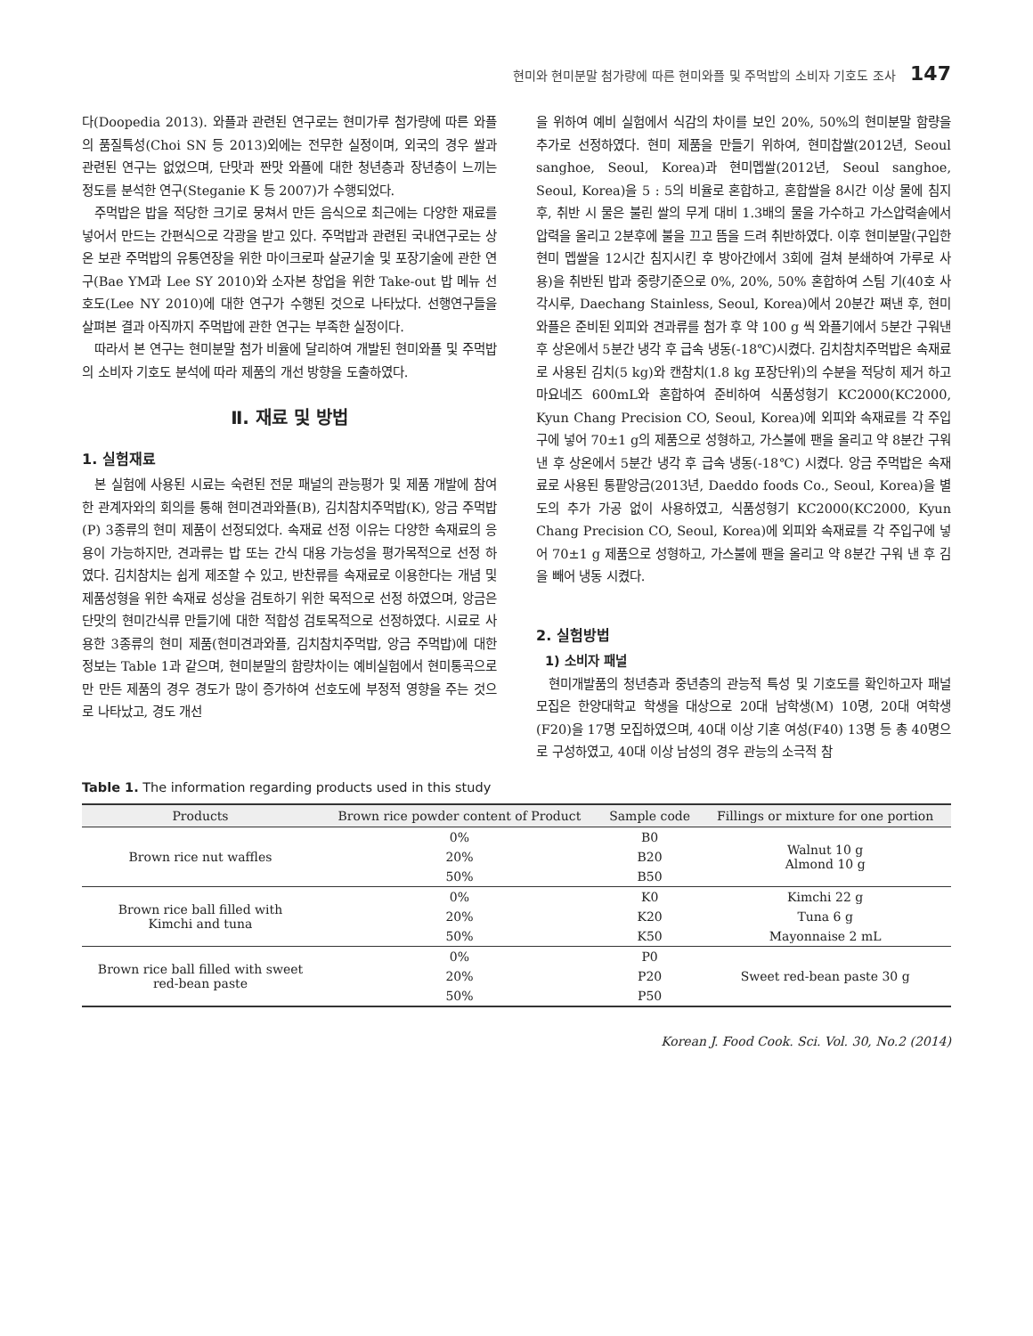현미와 현미분말 첨가량에 따른 현미와플 및 주먹밥의 소비자 기호도 조사 147
다(Doopedia 2013). 와플과 관련된 연구로는 현미가루 첨가량에 따른 와플의 품질특성(Choi SN 등 2013)외에는 전무한 실정이며, 외국의 경우 쌀과 관련된 연구는 없었으며, 단맛과 짠맛 와플에 대한 청년층과 장년층이 느끼는 정도를 분석한 연구(Steganie K 등 2007)가 수행되었다.
주먹밥은 밥을 적당한 크기로 뭉쳐서 만든 음식으로 최근에는 다양한 재료를 넣어서 만드는 간편식으로 각광을 받고 있다. 주먹밥과 관련된 국내연구로는 상온 보관 주먹밥의 유통연장을 위한 마이크로파 살균기술 및 포장기술에 관한 연구(Bae YM과 Lee SY 2010)와 소자본 창업을 위한 Take-out 밥 메뉴 선호도(Lee NY 2010)에 대한 연구가 수행된 것으로 나타났다. 선행연구들을 살펴본 결과 아직까지 주먹밥에 관한 연구는 부족한 실정이다.
따라서 본 연구는 현미분말 첨가 비율에 달리하여 개발된 현미와플 및 주먹밥의 소비자 기호도 분석에 따라 제품의 개선 방향을 도출하였다.
Ⅱ. 재료 및 방법
1. 실험재료
본 실험에 사용된 시료는 숙련된 전문 패널의 관능평가 및 제품 개발에 참여한 관계자와의 회의를 통해 현미견과와플(B), 김치참치주먹밥(K), 앙금 주먹밥(P) 3종류의 현미 제품이 선정되었다. 속재료 선정 이유는 다양한 속재료의 응용이 가능하지만, 견과류는 밥 또는 간식 대용 가능성을 평가목적으로 선정 하였다. 김치참치는 쉽게 제조할 수 있고, 반찬류를 속재료로 이용한다는 개념 및 제품성형을 위한 속재료 성상을 검토하기 위한 목적으로 선정 하였으며, 앙금은 단맛의 현미간식류 만들기에 대한 적합성 검토목적으로 선정하였다. 시료로 사용한 3종류의 현미 제품(현미견과와플, 김치참치주먹밥, 앙금 주먹밥)에 대한 정보는 Table 1과 같으며, 현미분말의 함량차이는 예비실험에서 현미통곡으로만 만든 제품의 경우 경도가 많이 증가하여 선호도에 부정적 영향을 주는 것으로 나타났고, 경도 개선
을 위하여 예비 실험에서 식감의 차이를 보인 20%, 50%의 현미분말 함량을 추가로 선정하였다. 현미 제품을 만들기 위하여, 현미찹쌀(2012년, Seoul sanghoe, Seoul, Korea)과 현미멥쌀(2012년, Seoul sanghoe, Seoul, Korea)을 5 : 5의 비율로 혼합하고, 혼합쌀을 8시간 이상 물에 침지 후, 취반 시 물은 불린 쌀의 무게 대비 1.3배의 물을 가수하고 가스압력솥에서 압력을 올리고 2분후에 불을 끄고 뜸을 드려 취반하였다. 이후 현미분말(구입한 현미 멥쌀을 12시간 침지시킨 후 방아간에서 3회에 걸쳐 분쇄하여 가루로 사용)을 취반된 밥과 중량기준으로 0%, 20%, 50% 혼합하여 스팀 기(40호 사각시루, Daechang Stainless, Seoul, Korea)에서 20분간 쪄낸 후, 현미와플은 준비된 외피와 견과류를 첨가 후 약 100 g 씩 와플기에서 5분간 구워낸 후 상온에서 5분간 냉각 후 급속 냉동(-18℃)시켰다. 김치참치주먹밥은 속재료로 사용된 김치(5 kg)와 캔참치(1.8 kg 포장단위)의 수분을 적당히 제거 하고 마요네즈 600mL와 혼합하여 준비하여 식품성형기 KC2000(KC2000, Kyun Chang Precision CO, Seoul, Korea)에 외피와 속재료를 각 주입구에 넣어 70±1 g의 제품으로 성형하고, 가스불에 팬을 올리고 약 8분간 구워 낸 후 상온에서 5분간 냉각 후 급속 냉동(-18℃) 시켰다. 앙금 주먹밥은 속재료로 사용된 통팥앙금(2013년, Daeddo foods Co., Seoul, Korea)을 별도의 추가 가공 없이 사용하였고, 식품성형기 KC2000(KC2000, Kyun Chang Precision CO, Seoul, Korea)에 외피와 속재료를 각 주입구에 넣어 70±1 g 제품으로 성형하고, 가스불에 팬을 올리고 약 8분간 구워 낸 후 김을 빼어 냉동 시켰다.
2. 실험방법
1) 소비자 패널
현미개발품의 청년층과 중년층의 관능적 특성 및 기호도를 확인하고자 패널모집은 한양대학교 학생을 대상으로 20대 남학생(M) 10명, 20대 여학생(F20)을 17명 모집하였으며, 40대 이상 기혼 여성(F40) 13명 등 총 40명으로 구성하였고, 40대 이상 남성의 경우 관능의 소극적 참
Table 1. The information regarding products used in this study
| Products | Brown rice powder content of Product | Sample code | Fillings or mixture for one portion |
| --- | --- | --- | --- |
| Brown rice nut waffles | 0% | B0 | Walnut 10 g Almond 10 g |
| | 20% | B20 | |
| | 50% | B50 | |
| Brown rice ball filled with Kimchi and tuna | 0% | K0 | Kimchi 22 g |
| | 20% | K20 | Tuna 6 g |
| | 50% | K50 | Mayonnaise 2 mL |
| Brown rice ball filled with sweet red-bean paste | 0% | P0 | Sweet red-bean paste 30 g |
| | 20% | P20 | |
| | 50% | P50 | |
Korean J. Food Cook. Sci. Vol. 30, No.2 (2014)